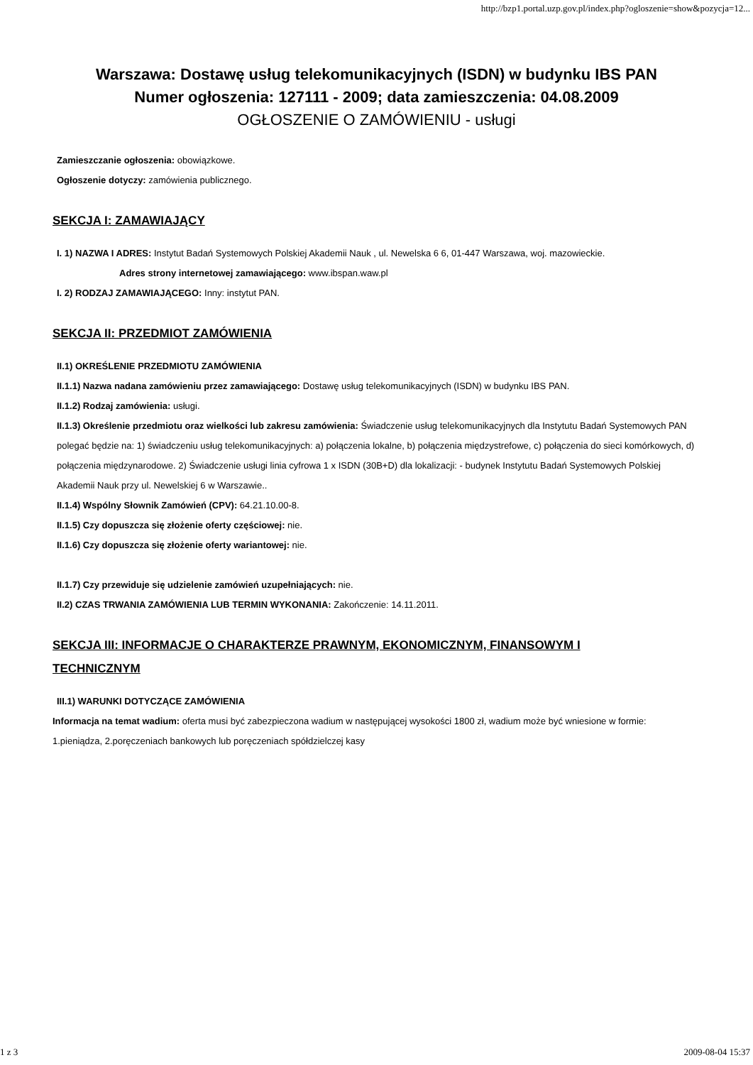http://bzp1.portal.uzp.gov.pl/index.php?ogloszenie=show&pozycja=12...
Warszawa: Dostawę usług telekomunikacyjnych (ISDN) w budynku IBS PAN
Numer ogłoszenia: 127111 - 2009; data zamieszczenia: 04.08.2009
OGŁOSZENIE O ZAMÓWIENIU - usługi
Zamieszczanie ogłoszenia: obowiązkowe.
Ogłoszenie dotyczy: zamówienia publicznego.
SEKCJA I: ZAMAWIAJĄCY
I. 1) NAZWA I ADRES: Instytut Badań Systemowych Polskiej Akademii Nauk , ul. Newelska 6 6, 01-447 Warszawa, woj. mazowieckie.
Adres strony internetowej zamawiającego: www.ibspan.waw.pl
I. 2) RODZAJ ZAMAWIAJĄCEGO: Inny: instytut PAN.
SEKCJA II: PRZEDMIOT ZAMÓWIENIA
II.1) OKREŚLENIE PRZEDMIOTU ZAMÓWIENIA
II.1.1) Nazwa nadana zamówieniu przez zamawiającego: Dostawę usług telekomunikacyjnych (ISDN) w budynku IBS PAN.
II.1.2) Rodzaj zamówienia: usługi.
II.1.3) Określenie przedmiotu oraz wielkości lub zakresu zamówienia: Świadczenie usług telekomunikacyjnych dla Instytutu Badań Systemowych PAN polegać będzie na: 1) świadczeniu usług telekomunikacyjnych: a) połączenia lokalne, b) połączenia międzystrefowe, c) połączenia do sieci komórkowych, d) połączenia międzynarodowe. 2) Świadczenie usługi linia cyfrowa 1 x ISDN (30B+D) dla lokalizacji: - budynek Instytutu Badań Systemowych Polskiej Akademii Nauk przy ul. Newelskiej 6 w Warszawie..
II.1.4) Wspólny Słownik Zamówień (CPV): 64.21.10.00-8.
II.1.5) Czy dopuszcza się złożenie oferty częściowej: nie.
II.1.6) Czy dopuszcza się złożenie oferty wariantowej: nie.
II.1.7) Czy przewiduje się udzielenie zamówień uzupełniających: nie.
II.2) CZAS TRWANIA ZAMÓWIENIA LUB TERMIN WYKONANIA: Zakończenie: 14.11.2011.
SEKCJA III: INFORMACJE O CHARAKTERZE PRAWNYM, EKONOMICZNYM, FINANSOWYM I TECHNICZNYM
III.1) WARUNKI DOTYCZĄCE ZAMÓWIENIA
Informacja na temat wadium: oferta musi być zabezpieczona wadium w następującej wysokości 1800 zł, wadium może być wniesione w formie: 1.pieniądza, 2.poręczeniach bankowych lub poręczeniach spółdzielczej kasy
1 z 3 2009-08-04 15:37